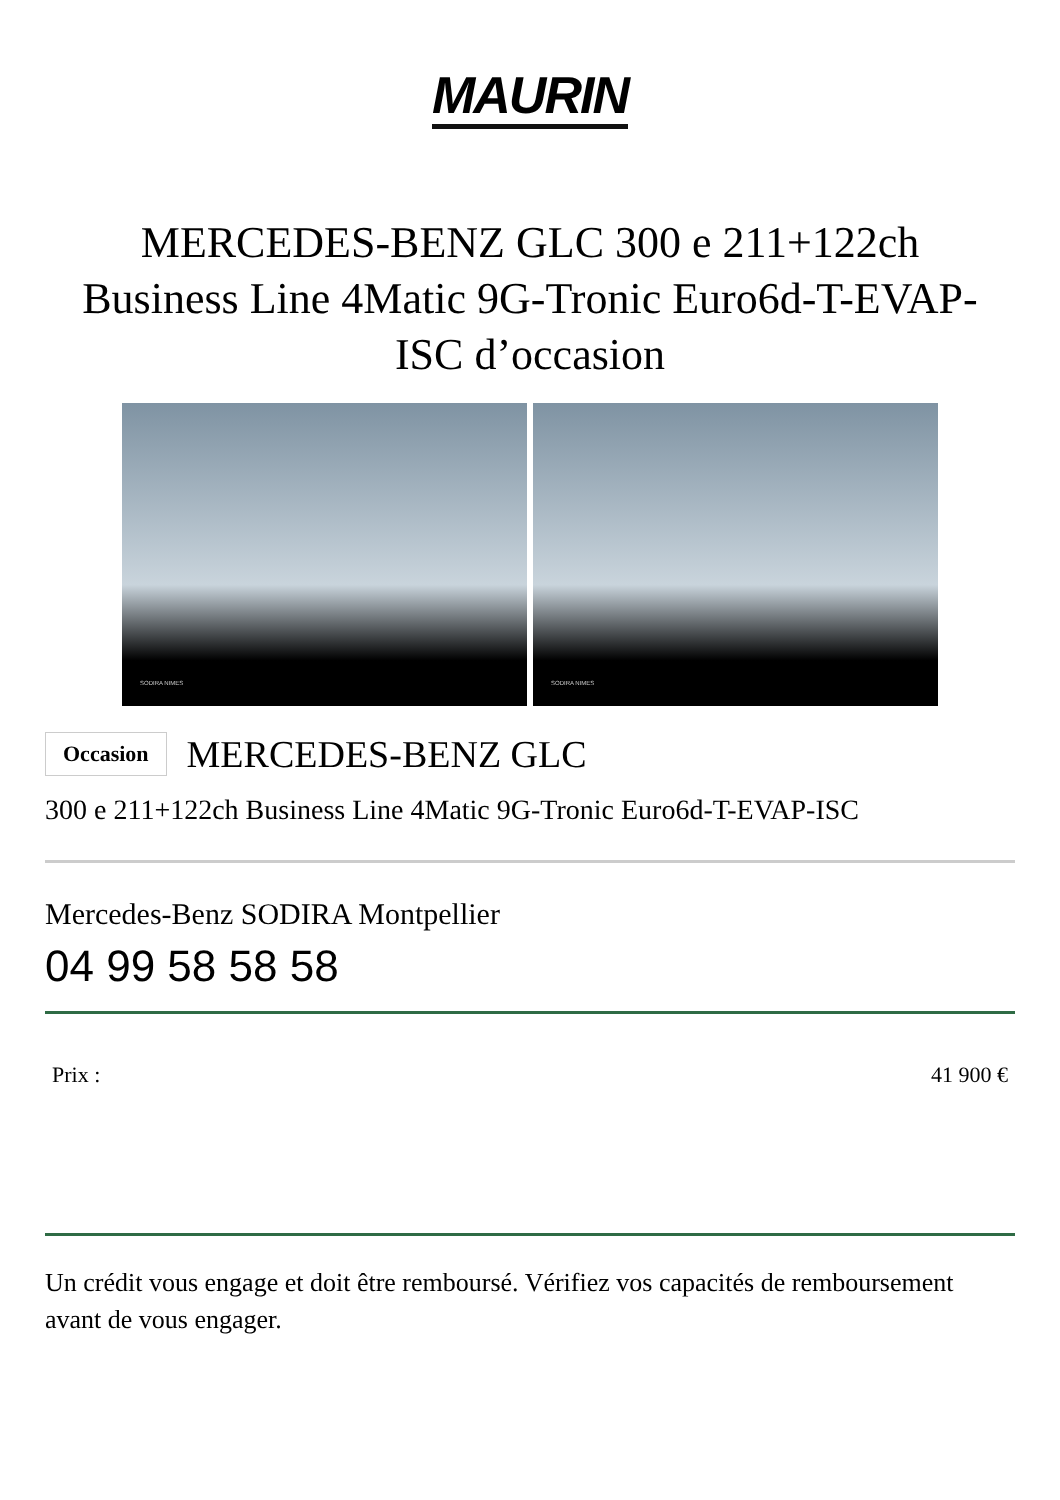MAURIN
MERCEDES-BENZ GLC 300 e 211+122ch Business Line 4Matic 9G-Tronic Euro6d-T-EVAP-ISC d’occasion
SODIRA NIMES
SODIRA NIMES
Occasion
MERCEDES-BENZ GLC
300 e 211+122ch Business Line 4Matic 9G-Tronic Euro6d-T-EVAP-ISC
Mercedes-Benz SODIRA Montpellier
04 99 58 58 58
Prix : 41 900 €
Un crédit vous engage et doit être remboursé. Vérifiez vos capacités de remboursement avant de vous engager.